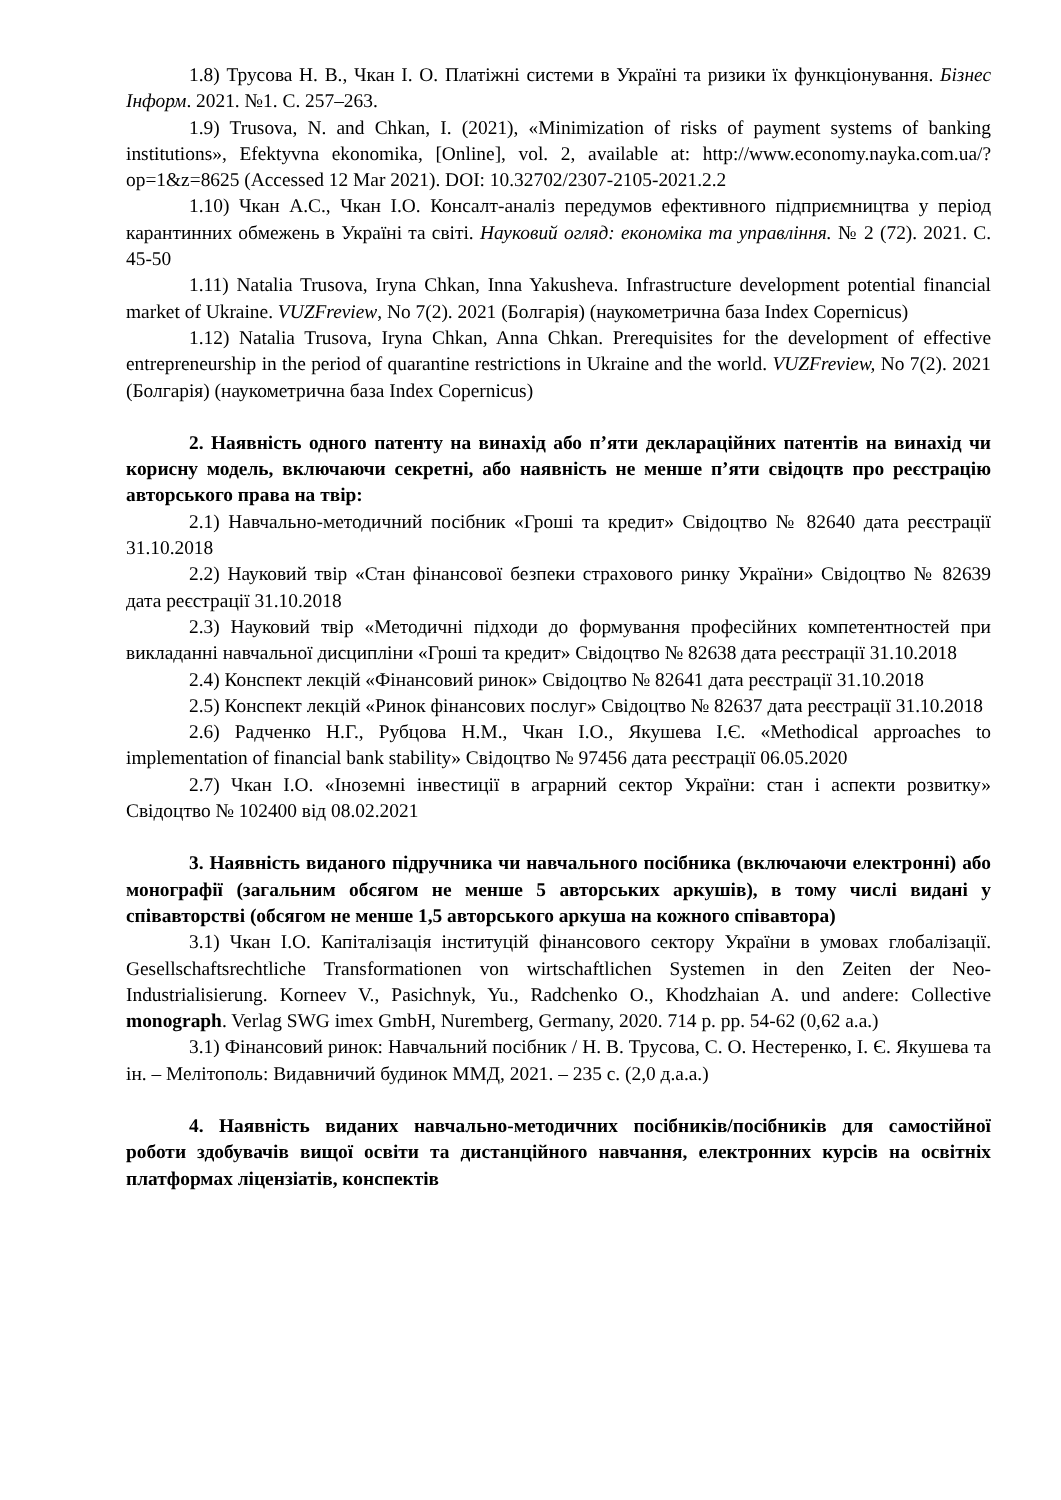1.8) Трусова Н. В., Чкан І. О. Платіжні системи в Україні та ризики їх функціонування. Бізнес Інформ. 2021. №1. С. 257–263.
1.9) Trusova, N. and Chkan, I. (2021), «Minimization of risks of payment systems of banking institutions», Efektyvna ekonomika, [Online], vol. 2, available at: http://www.economy.nayka.com.ua/?op=1&z=8625 (Accessed 12 Mar 2021). DOI: 10.32702/2307-2105-2021.2.2
1.10) Чкан А.С., Чкан І.О. Консалт-аналіз передумов ефективного підприємництва у період карантинних обмежень в Україні та світі. Науковий огляд: економіка та управління. № 2 (72). 2021. С. 45-50
1.11) Natalia Trusova, Iryna Chkan, Inna Yakusheva. Infrastructure development potential financial market of Ukraine. VUZFreview, No 7(2). 2021 (Болгарія) (наукометрична база Index Copernicus)
1.12) Natalia Trusova, Iryna Chkan, Anna Chkan. Prerequisites for the development of effective entrepreneurship in the period of quarantine restrictions in Ukraine and the world. VUZFreview, No 7(2). 2021 (Болгарія) (наукометрична база Index Copernicus)
2. Наявність одного патенту на винахід або п’яти деклараційних патентів на винахід чи корисну модель, включаючи секретні, або наявність не менше п’яти свідоцтв про реєстрацію авторського права на твір:
2.1) Навчально-методичний посібник «Гроші та кредит» Свідоцтво № 82640 дата реєстрації 31.10.2018
2.2) Науковий твір «Стан фінансової безпеки страхового ринку України» Свідоцтво № 82639 дата реєстрації 31.10.2018
2.3) Науковий твір «Методичні підходи до формування професійних компетентностей при викладанні навчальної дисципліни «Гроші та кредит» Свідоцтво № 82638 дата реєстрації 31.10.2018
2.4) Конспект лекцій «Фінансовий ринок» Свідоцтво № 82641 дата реєстрації 31.10.2018
2.5) Конспект лекцій «Ринок фінансових послуг» Свідоцтво № 82637 дата реєстрації 31.10.2018
2.6) Радченко Н.Г., Рубцова Н.М., Чкан І.О., Якушева І.Є. «Methodical approaches to implementation of financial bank stability» Свідоцтво № 97456 дата реєстрації 06.05.2020
2.7) Чкан І.О. «Іноземні інвестиції в аграрний сектор України: стан і аспекти розвитку» Свідоцтво № 102400 від 08.02.2021
3. Наявність виданого підручника чи навчального посібника (включаючи електронні) або монографії (загальним обсягом не менше 5 авторських аркушів), в тому числі видані у співавторстві (обсягом не менше 1,5 авторського аркуша на кожного співавтора)
3.1) Чкан І.О. Капіталізація інституцій фінансового сектору України в умовах глобалізації. Gesellschaftsrechtliche Transformationen von wirtschaftlichen Systemen in den Zeiten der Neo-Industrialisierung. Korneev V., Pasichnyk, Yu., Radchenko O., Khodzhaian A. und andere: Collective monograph. Verlag SWG imex GmbH, Nuremberg, Germany, 2020. 714 p. pp. 54-62 (0,62 а.а.)
3.1) Фінансовий ринок: Навчальний посібник / Н. В. Трусова, С. О. Нестеренко, І. Є. Якушева та ін. – Мелітополь: Видавничий будинок ММД, 2021. – 235 с. (2,0 д.а.а.)
4. Наявність виданих навчально-методичних посібників/посібників для самостійної роботи здобувачів вищої освіти та дистанційного навчання, електронних курсів на освітніх платформах ліцензіатів, конспектів